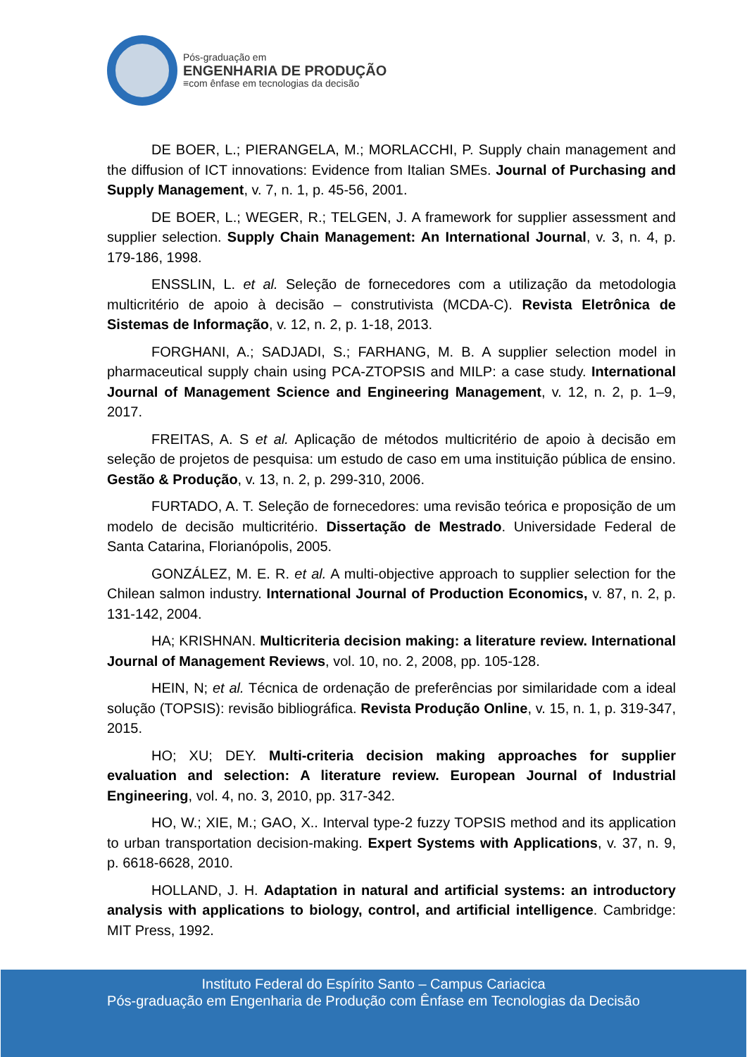Pós-graduação em
ENGENHARIA DE PRODUÇÃO
≡com ênfase em tecnologias da decisão
DE BOER, L.; PIERANGELA, M.; MORLACCHI, P. Supply chain management and the diffusion of ICT innovations: Evidence from Italian SMEs. Journal of Purchasing and Supply Management, v. 7, n. 1, p. 45-56, 2001.
DE BOER, L.; WEGER, R.; TELGEN, J. A framework for supplier assessment and supplier selection. Supply Chain Management: An International Journal, v. 3, n. 4, p. 179-186, 1998.
ENSSLIN, L. et al. Seleção de fornecedores com a utilização da metodologia multicritério de apoio à decisão – construtivista (MCDA-C). Revista Eletrônica de Sistemas de Informação, v. 12, n. 2, p. 1-18, 2013.
FORGHANI, A.; SADJADI, S.; FARHANG, M. B. A supplier selection model in pharmaceutical supply chain using PCA-ZTOPSIS and MILP: a case study. International Journal of Management Science and Engineering Management, v. 12, n. 2, p. 1–9, 2017.
FREITAS, A. S et al. Aplicação de métodos multicritério de apoio à decisão em seleção de projetos de pesquisa: um estudo de caso em uma instituição pública de ensino. Gestão & Produção, v. 13, n. 2, p. 299-310, 2006.
FURTADO, A. T. Seleção de fornecedores: uma revisão teórica e proposição de um modelo de decisão multicritério. Dissertação de Mestrado. Universidade Federal de Santa Catarina, Florianópolis, 2005.
GONZÁLEZ, M. E. R. et al. A multi-objective approach to supplier selection for the Chilean salmon industry. International Journal of Production Economics, v. 87, n. 2, p. 131-142, 2004.
HA; KRISHNAN. Multicriteria decision making: a literature review. International Journal of Management Reviews, vol. 10, no. 2, 2008, pp. 105-128.
HEIN, N; et al. Técnica de ordenação de preferências por similaridade com a ideal solução (TOPSIS): revisão bibliográfica. Revista Produção Online, v. 15, n. 1, p. 319-347, 2015.
HO; XU; DEY. Multi-criteria decision making approaches for supplier evaluation and selection: A literature review. European Journal of Industrial Engineering, vol. 4, no. 3, 2010, pp. 317-342.
HO, W.; XIE, M.; GAO, X.. Interval type-2 fuzzy TOPSIS method and its application to urban transportation decision-making. Expert Systems with Applications, v. 37, n. 9, p. 6618-6628, 2010.
HOLLAND, J. H. Adaptation in natural and artificial systems: an introductory analysis with applications to biology, control, and artificial intelligence. Cambridge: MIT Press, 1992.
Instituto Federal do Espírito Santo – Campus Cariacica
Pós-graduação em Engenharia de Produção com Ênfase em Tecnologias da Decisão